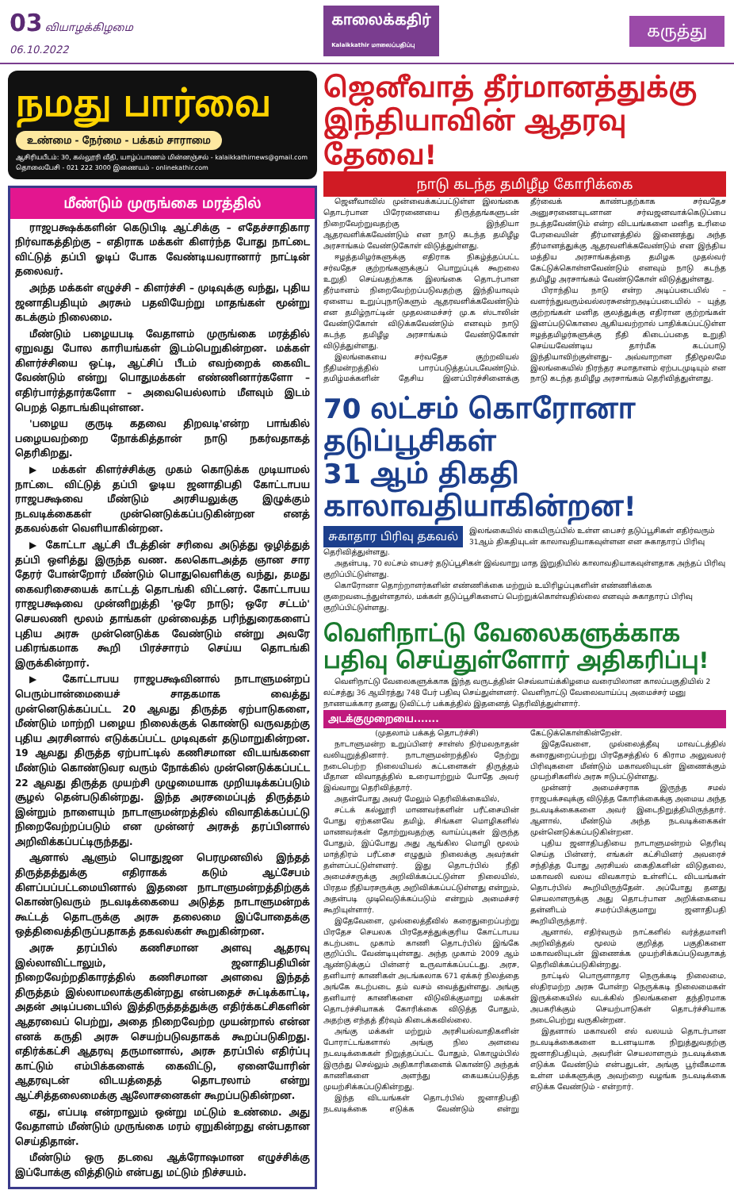03 வியாழக்கிழமை
06.10.2022
காலைக்கதிர்
Kalaikkathir மாலைப்பதிப்பு
கருத்து
நமது பார்வை
உண்மை - நேர்மை - பக்கம் சாராமை
ஆசிரியபீடம்: 30, கல்லூரி வீதி, யாழ்ப்பாணம் மின்னஞ்சல் - kalaikkathirnews@gmail.com
தொலைபேசி - 021 222 3000 இணையம் - onlinekathir.com
மீண்டும் முருங்கை மரத்தில்
ராஜபக்ஷக்களின் கெடுபிடி ஆட்சிக்கு – எதேச்சாதிகார நிர்வாகத்திற்கு – எதிராக மக்கள் கிளர்ந்த போது நாட்டை விட்டுத் தப்பி ஓடிப் போக வேண்டியவரானார் நாட்டின் தலைவர்.
அந்த மக்கள் எழுச்சி – கிளர்ச்சி – முடிவுக்கு வந்து, புதிய ஜனாதிபதியும் அரசும் பதவியேற்று மாதங்கள் மூன்று கடக்கும் நிலைமை.
மீண்டும் பழையபடி வேதாளம் முருங்கை மரத்தில் ஏறுவது போல காரியங்கள் இடம்பெறுகின்றன. மக்கள் கிளர்ச்சியை ஒட்டி, ஆட்சிப் பீடம் எவற்றைக் கைவிட வேண்டும் என்று பொதுமக்கள் எண்ணினார்களோ – எதிர்பார்த்தார்களோ – அவையெல்லாம் மீளவும் இடம் பெறத் தொடங்கியுள்ளன.
'பழைய குருடி கதவை திறவடி'என்ற பாங்கில் பழையவற்றை நோக்கித்தான் நாடு நகர்வதாகத் தெரிகிறது.
▶ மக்கள் கிளர்ச்சிக்கு முகம் கொடுக்க முடியாமல் நாட்டை விட்டுத் தப்பி ஓடிய ஜனாதிபதி கோட்டாபய ராஜபக்ஷவை மீண்டும் அரசியலுக்கு இழுக்கும் நடவடிக்கைகள் முன்னெடுக்கப்படுகின்றன எனத் தகவல்கள் வெளியாகின்றன.
▶ கோட்டா ஆட்சி பீடத்தின் சரிவை அடுத்து ஒழித்துத் தப்பி ஒளித்து இருந்த வண. கலகொடஅத்த ஞான சார தேரர் போன்றோர் மீண்டும் பொதுவெளிக்கு வந்து, தமது கைவரிசையைக் காட்டத் தொடங்கி விட்டனர். கோட்டாபய ராஜபக்ஷவை முன்னிறுத்தி 'ஒரே நாடு; ஒரே சட்டம்' செயலணி மூலம் தாங்கள் முன்வைத்த பரிந்துரைகளைப் புதிய அரசு முன்னெடுக்க வேண்டும் என்று அவரே பகிரங்கமாக கூறி பிரச்சாரம் செய்ய தொடங்கி இருக்கின்றார்.
▶ கோட்டாபய ராஜபக்ஷவினால் நாடாளுமன்றப் பெரும்பான்மையைச் சாதகமாக வைத்து முன்னெடுக்கப்பட்ட 20 ஆவது திருத்த ஏற்பாடுகளை, மீண்டும் மாற்றி பழைய நிலைக்குக் கொண்டு வருவதற்கு புதிய அரசினால் எடுக்கப்பட்ட முடிவுகள் தடுமாறுகின்றன. 19 ஆவது திருத்த ஏற்பாட்டில் கணிசமான விடயங்களை மீண்டும் கொண்டுவர வரும் நோக்கில் முன்னெடுக்கப்பட்ட 22 ஆவது திருத்த முயற்சி முழுமையாக முறியடிக்கப்படும் சூழல் தென்படுகின்றது. இந்த அரசமைப்புத் திருத்தம் இன்றும் நாளையும் நாடாளுமன்றத்தில் விவாதிக்கப்பட்டு நிறைவேற்றப்படும் என முன்னர் அரசுத் தரப்பினால் அறிவிக்கப்பட்டிருந்தது.
ஆனால் ஆளும் பொதுஜன பெரமுனவில் இந்தத் திருத்தத்துக்கு எதிராகக் கடும் ஆட்சேபம் கிளப்பப்பட்டமையினால் இதனை நாடாளுமன்றத்திற்குக் கொண்டுவரும் நடவடிக்கையை அடுத்த நாடாளுமன்றக் கூட்டத் தொடருக்கு அரசு தலைமை இப்போதைக்கு ஒத்திவைத்திருப்பதாகத் தகவல்கள் கூறுகின்றன.
அரசு தரப்பில் கணிசமான அளவு ஆதரவு இல்லாவிட்டாலும், ஜனாதிபதியின் நிறைவேற்றதிகாரத்தில் கணிசமான அளவை இந்தத் திருத்தம் இல்லாமலாக்குகின்றது என்பதைச் சுட்டிக்காட்டி, அதன் அடிப்படையில் இத்திருத்தத்துக்கு எதிர்க்கட்சிகளின் ஆதரவைப் பெற்று, அதை நிறைவேற்ற முயன்றால் என்ன எனக் கருதி அரசு செயற்படுவதாகக் கூறப்படுகிறது. எதிர்க்கட்சி ஆதரவு தருமானால், அரசு தரப்பில் எதிர்ப்பு காட்டும் எம்பிக்களைக் கைவிட்டு, ஏனையோரின் ஆதரவுடன் விடயத்தைத் தொடரலாம் என்று ஆட்சித்தலைமைக்கு ஆலோசனைகள் கூறப்படுகின்றன.
எது, எப்படி என்றாலும் ஒன்று மட்டும் உண்மை. அது வேதாளம் மீண்டும் முருங்கை மரம் ஏறுகின்றது என்பதான செய்திதான்.
மீண்டும் ஒரு தடவை ஆக்ரோஷமான எழுச்சிக்கு இப்போக்கு வித்திடும் என்பது மட்டும் நிச்சயம்.
ஜெனீவாத் தீர்மானத்துக்கு
இந்தியாவின் ஆதரவு தேவை!
நாடு கடந்த தமிழீழ கோரிக்கை
ஜெனீவாவில் முன்வைக்கப்பட்டுள்ள இலங்கை தொடர்பான பிரேரணையை திருத்தங்களுடன் நிறைவேற்றுவதற்கு இந்தியா ஆதரவளிக்கவேண்டும் என நாடு கடந்த தமிழீழ அரசாங்கம் வேண்டுகோள் விடுத்துள்ளது.
ஈழத்தமிழர்களுக்கு எதிராக நிகழ்த்தப்பட்ட சர்வதேச குற்றங்களுக்குப் பொறுப்புக் கூறலை உறுதி செய்வதற்காக இலங்கை தொடர்பான தீர்மானம் நிறைவேற்றப்படுவதற்கு இந்தியாவும் ஏனைய உறுப்புநாடுகளும் ஆதரவளிக்கவேண்டும் என தமிழ்நாட்டின் முதலமைச்சர் மு.க ஸ்டாலின் வேண்டுகோள் விடுக்கவேண்டும் எனவும் நாடு கடந்த தமிழீழ அரசாங்கம் வேண்டுகோள் விடுத்துள்ளது.
இலங்கையை சர்வதேச குற்றவியல் நீதிமன்றத்தில் பாரப்படுத்தப்படவேண்டும். தமிழ்மக்களின் தேசிய இனப்பிரச்சினைக்கு தீர்வைக் காண்பதற்காக சர்வதேச அனுசரணையுடனான சர்வஜனவாக்கெடுப்பை நடத்தவேண்டும் என்ற விடயங்களை மனித உரிமை பேரவையின் தீர்மானத்தில் இணைத்து அந்த தீர்மானத்துக்கு ஆதரவளிக்கவேண்டும் என இந்திய மத்திய அரசாங்கத்தை தமிழக முதல்வர் கேட்டுக்கொள்ளவேண்டும் எனவும் நாடு கடந்த தமிழீழ அரசாங்கம் வேண்டுகோள் விடுத்துள்ளது.
பிராந்திய நாடு என்ற அடிப்படையில் – வளர்ந்துவரும்வல்லரசுஎன்றஅடிப்படையில் – யுத்த குற்றங்கள் மனித குலத்துக்கு எதிரான குற்றங்கள் இனப்படுகொலை ஆகியவற்றால் பாதிக்கப்பட்டுள்ள ஈழத்தமிழர்களுக்கு நீதி கிடைப்பதை உறுதி செய்யவேண்டிய தார்மீக கடப்பாடு இந்தியாவிற்குள்ளது– அவ்வாறான நீதிமூலமே இலங்கையில் நிரந்தர சமாதானம் ஏற்படமுடியும் என நாடு கடந்த தமிழீழ அரசாங்கம் தெரிவித்துள்ளது.
70 லட்சம் கொரோனா தடுப்பூசிகள்
31 ஆம் திகதி காலாவதியாகின்றன!
சுகாதார பிரிவு தகவல்
இலங்கையில் கையிருப்பில் உள்ள பைசர் தடுப்பூசிகள் எதிர்வரும் 31ஆம் திகதியுடன் காலாவதியாகவுள்ளன என சுகாதாரப் பிரிவு தெரிவித்துள்ளது.
அதன்படி, 70 லட்சம் பைசர் தடுப்பூசிகள் இவ்வாறு மாத இறுதியில் காலாவதியாகவுள்ளதாக அந்தப் பிரிவு குறிப்பிட்டுள்ளது.
கொரோனா தொற்றாளர்களின் எண்ணிக்கை மற்றும் உயிரிழப்புகளின் எண்ணிக்கை குறைவடைந்துள்ளதால், மக்கள் தடுப்பூசிகளைப் பெற்றுக்கொள்வதில்லை எனவும் சுகாதாரப் பிரிவு குறிப்பிட்டுள்ளது.
வெளிநாட்டு வேலைகளுக்காக
பதிவு செய்துள்ளோர் அதிகரிப்பு!
வெளிநாட்டு வேலைகளுக்காக இந்த வருடத்தின் செவ்வாய்க்கிழமை வரையிலான காலப்பகுதியில் 2 லட்சத்து 36 ஆயிரத்து 748 பேர் பதிவு செய்துள்ளனர். வெளிநாட்டு வேலைவாய்ப்பு அமைச்சர் மனு நாணயக்கார தனது டுவிட்டர் பக்கத்தில் இதனைத் தெரிவித்துள்ளார்.
அடக்குமுறையை.......
(முதலாம் பக்கத் தொடர்ச்சி)
நாடாளுமன்ற உறுப்பினர் சாள்ஸ் நிர்மலநாதன் வலியுறுத்தினார். நாடாளுமன்றத்தில் நேற்று நடைபெற்ற நிலையியல் கட்டளைகள் திருத்தம் மீதான விவாதத்தில் உரையாற்றும் போதே அவர் இவ்வாறு தெரிவித்தார்.
அதன்போது அவர் மேலும் தெரிவிக்கையில்,
சட்டக் கல்லூரி மாணவர்களின் பரீட்சையின் போது ஏற்கனவே தமிழ், சிங்கள மொழிகளில் மாணவர்கள் தோற்றுவதற்கு வாய்ப்புகள் இருந்த போதும், இப்போது அது ஆங்கில மொழி மூலம் மாத்திரம் பரீட்சை எழுதும் நிலைக்கு அவர்கள் தள்ளப்பட்டுள்ளனர். இது தொடர்பில் நீதி அமைச்சருக்கு அறிவிக்கப்பட்டுள்ள நிலையில், பிரதம நீதியரசருக்கு அறிவிக்கப்பட்டுள்ளது என்றும், அதன்படி முடிவெடுக்கப்படும் என்றும் அமைச்சர் கூறியுள்ளார்.
இதேவேளை, முல்லைத்தீவில் கரைதுறைப்பற்று பிரதேச செயலக பிரதேசத்துக்குரிய கோட்டாபய கடற்படை முகாம் காணி தொடர்பில் இங்கே குறிப்பிட வேண்டியுள்ளது. அந்த முகாம் 2009 ஆம் ஆண்டுக்குப் பின்னர் உருவாக்கப்பட்டது. அரச, தனியார் காணிகள் அடங்கலாக 671 ஏக்கர் நிலத்தை அங்கே கடற்படை தம் வசம் வைத்துள்ளது. அங்கு தனியார் காணிகளை விடுவிக்குமாறு மக்கள் தொடர்ச்சியாகக் கோரிக்கை விடுத்த போதும், அதற்கு எந்தத் தீர்வும் கிடைக்கவில்லை.
அங்கு மக்கள் மற்றும் அரசியல்வாதிகளின் போராட்டங்களால் அங்கு நில அளவை நடவடிக்கைகள் நிறுத்தப்பட்ட போதும், கொழும்பில் இருந்து செல்லும் அதிகாரிகளைக் கொண்டு அந்தக் காணிகளை அளந்து கையகப்படுத்த முயற்சிக்கப்படுகின்றது.
இந்த விடயங்கள் தொடர்பில் ஜனாதிபதி நடவடிக்கை எடுக்க வேண்டும் என்று கேட்டுக்கொள்கின்றேன்.
இதேவேளை, முல்லைத்தீவு மாவட்டத்தில் கரைதுறைப்பற்று பிரதேசத்தில் 6 கிராம அலுவலர் பிரிவுகளை மீண்டும் மகாவலியுடன் இணைக்கும் முயற்சிகளில் அரசு ஈடுபட்டுள்ளது.
முன்னர் அமைச்சராக இருந்த சமல் ராஜபக்சவுக்கு விடுத்த கோரிக்கைக்கு அமைய அந்த நடவடிக்கைகளை அவர் இடைநிறுத்தியிருந்தார். ஆனால், மீண்டும் அந்த நடவடிக்கைகள் முன்னெடுக்கப்படுகின்றன.
புதிய ஜனாதிபதியை நாடாளுமன்றம் தெரிவு செய்த பின்னர், எங்கள் கட்சியினர் அவரைச் சந்தித்த போது அரசியல் கைதிகளின் விடுதலை, மகாவலி வலய விவகாரம் உள்ளிட்ட விடயங்கள் தொடர்பில் கூறியிருந்தேன். அப்போது தனது செயலாளருக்கு அது தொடர்பான அறிக்கையை தன்னிடம் சமர்ப்பிக்குமாறு ஜனாதிபதி கூறியிருந்தார்.
ஆனால், எதிர்வரும் நாட்களில் வர்த்தமானி அறிவித்தல் மூலம் குறித்த பகுதிகளை மகாவலியுடன் இணைக்க முயற்சிக்கப்படுவதாகத் தெரிவிக்கப்படுகின்றது.
நாட்டில் பொருளாதார நெருக்கடி நிலைமை, ஸ்திரமற்ற அரசு போன்ற நெருக்கடி நிலைமைகள் இருக்கையில் வடக்கில் நிலங்களை தந்திரமாக அபகரிக்கும் செயற்பாடுகள் தொடர்ச்சியாக நடைபெற்று வருகின்றன.
இதனால் மகாவலி எல் வலயம் தொடர்பான நடவடிக்கைகளை உடனடியாக நிறுத்துவதற்கு ஜனாதிபதியும், அவரின் செயலாளரும் நடவடிக்கை எடுக்க வேண்டும் என்பதுடன், அங்கு பூர்வீகமாக உள்ள மக்களுக்கு அவற்றை வழங்க நடவடிக்கை எடுக்க வேண்டும் - என்றார்.